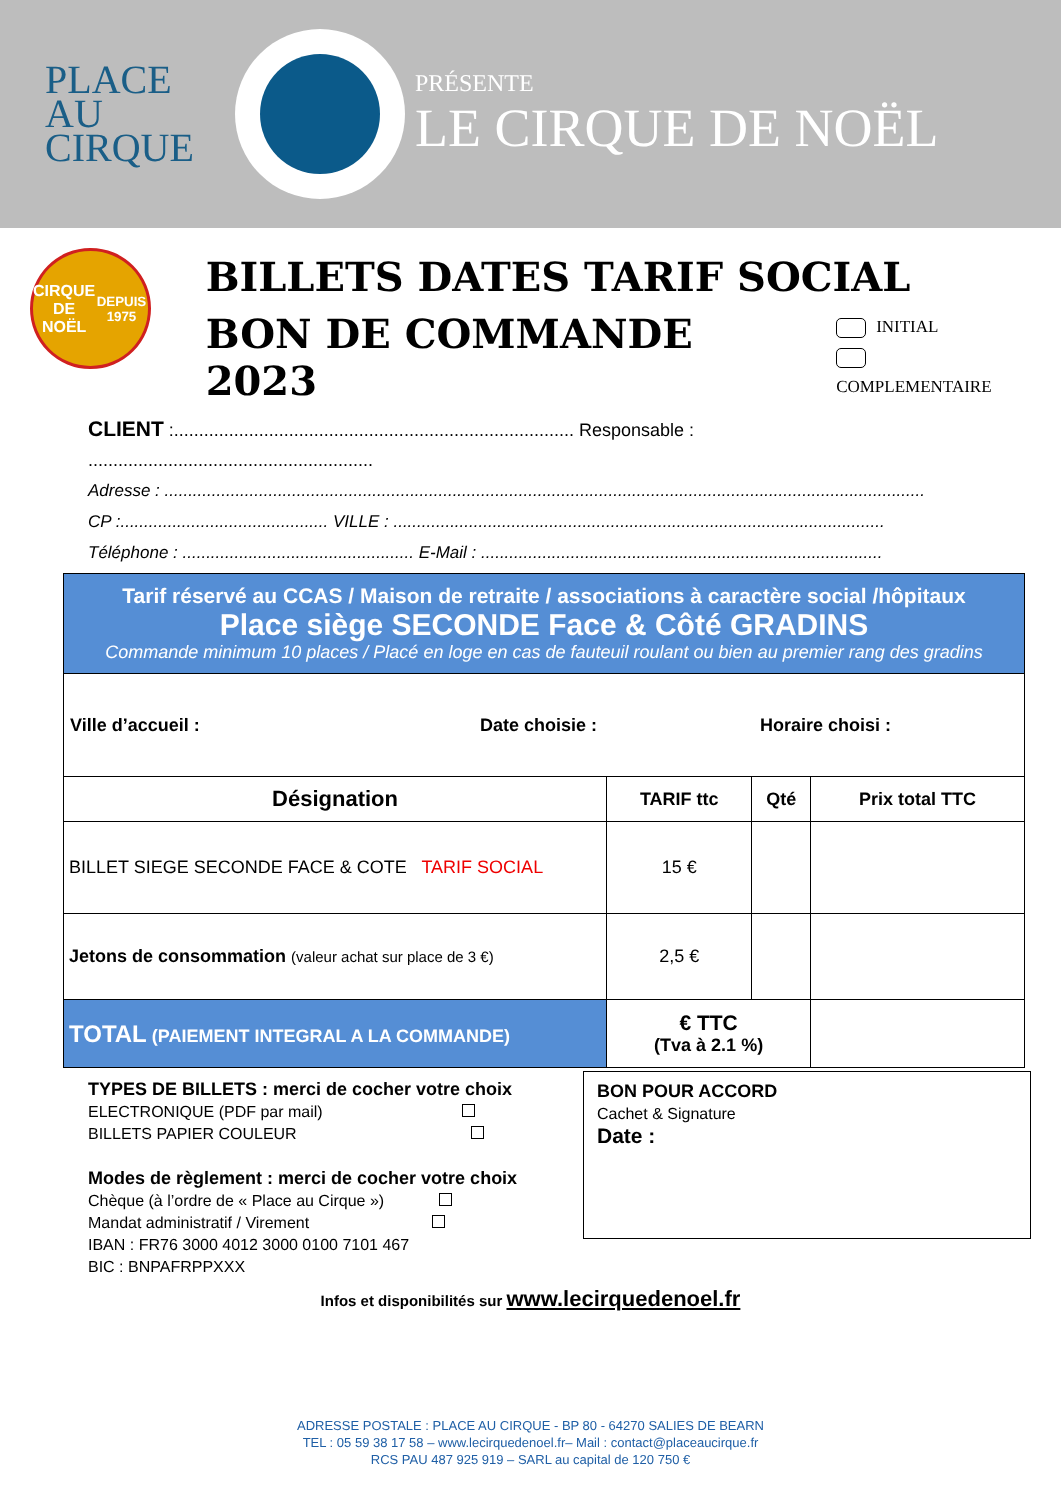PLACE AU
CIRQUE
PRÉSENTE
LE CIRQUE DE NOËL
CIRQUE
DE NOËL
DEPUIS 1975
BILLETS DATES TARIF SOCIAL
BON DE COMMANDE 2023
INITIAL
COMPLEMENTAIRE
CLIENT :................................................................................ Responsable : .........................................................
Adresse : .................................................................................................................................................................
CP :............................................ VILLE : ........................................................................................................
Téléphone : ................................................. E-Mail : .....................................................................................
| Tarif réservé au CCAS / Maison de retraite / associations à caractère social /hôpitaux Place siège SECONDE Face & Côté GRADINS Commande minimum 10 places / Placé en loge en cas de fauteuil roulant ou bien au premier rang des gradins | | | |
| Ville d’accueil : Date choisie : Horaire choisi : | | | |
| Désignation | TARIF ttc | Qté | Prix total TTC |
| BILLET SIEGE SECONDE FACE & COTE TARIF SOCIAL | 15 € | | |
| Jetons de consommation (valeur achat sur place de 3 €) | 2,5 € | | |
| TOTAL (PAIEMENT INTEGRAL A LA COMMANDE) | € TTC (Tva à 2.1 %) | | |
TYPES DE BILLETS : merci de cocher votre choix
ELECTRONIQUE (PDF par mail)
BILLETS PAPIER COULEUR
Modes de règlement : merci de cocher votre choix
Chèque (à l’ordre de « Place au Cirque »)
Mandat administratif / Virement
IBAN : FR76 3000 4012 3000 0100 7101 467
BIC : BNPAFRPPXXX
BON POUR ACCORD
Cachet & Signature
Date :
Infos et disponibilités sur www.lecirquedenoel.fr
ADRESSE POSTALE : PLACE AU CIRQUE - BP 80 - 64270 SALIES DE BEARN
TEL : 05 59 38 17 58 – www.lecirquedenoel.fr– Mail : contact@placeaucirque.fr
RCS PAU 487 925 919 – SARL au capital de 120 750 €